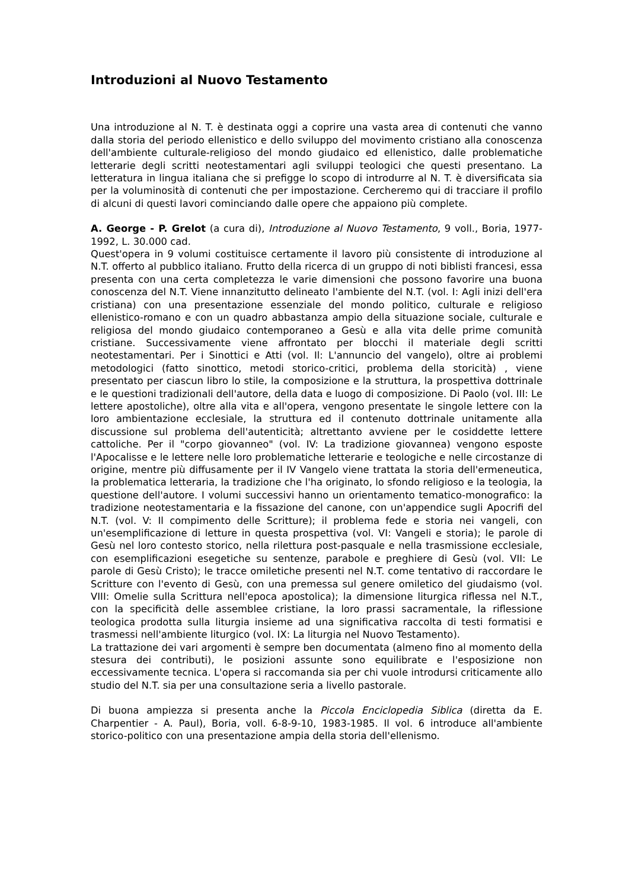Introduzioni al Nuovo Testamento
Una introduzione al N. T. è destinata oggi a coprire una vasta area di contenuti che vanno dalla storia del periodo ellenistico e dello sviluppo del movimento cristiano alla conoscenza dell'ambiente culturale-religioso del mondo giudaico ed ellenistico, dalle problematiche letterarie degli scritti neotestamentari agli sviluppi teologici che questi presentano. La letteratura in lingua italiana che si prefigge lo scopo di introdurre al N. T. è diversificata sia per la voluminosità di contenuti che per impostazione. Cercheremo qui di tracciare il profilo di alcuni di questi lavori cominciando dalle opere che appaiono più complete.
A. George - P. Grelot (a cura di), Introduzione al Nuovo Testamento, 9 voll., Boria, 1977-1992, L. 30.000 cad.
Quest'opera in 9 volumi costituisce certamente il lavoro più consistente di introduzione al N.T. offerto al pubblico italiano. Frutto della ricerca di un gruppo di noti biblisti francesi, essa presenta con una certa completezza le varie dimensioni che possono favorire una buona conoscenza del N.T. Viene innanzitutto delineato l'ambiente del N.T. (vol. I: Agli inizi dell'era cristiana) con una presentazione essenziale del mondo politico, culturale e religioso ellenistico-romano e con un quadro abbastanza ampio della situazione sociale, culturale e religiosa del mondo giudaico contemporaneo a Gesù e alla vita delle prime comunità cristiane. Successivamente viene affrontato per blocchi il materiale degli scritti neotestamentari. Per i Sinottici e Atti (vol. Il: L'annuncio del vangelo), oltre ai problemi metodologici (fatto sinottico, metodi storico-critici, problema della storicità) , viene presentato per ciascun libro lo stile, la composizione e la struttura, la prospettiva dottrinale e le questioni tradizionali dell'autore, della data e luogo di composizione. Di Paolo (vol. III: Le lettere apostoliche), oltre alla vita e all'opera, vengono presentate le singole lettere con la loro ambientazione ecclesiale, la struttura ed il contenuto dottrinale unitamente alla discussione sul problema dell'autenticità; altrettanto avviene per le cosiddette lettere cattoliche. Per il "corpo giovanneo" (vol. IV: La tradizione giovannea) vengono esposte l'Apocalisse e le lettere nelle loro problematiche letterarie e teologiche e nelle circostanze di origine, mentre più diffusamente per il IV Vangelo viene trattata la storia dell'ermeneutica, la problematica letteraria, la tradizione che l'ha originato, lo sfondo religioso e la teologia, la questione dell'autore. I volumi successivi hanno un orientamento tematico-monografico: la tradizione neotestamentaria e la fissazione del canone, con un'appendice sugli Apocrifi del N.T. (vol. V: Il compimento delle Scritture); il problema fede e storia nei vangeli, con un'esemplificazione di letture in questa prospettiva (vol. VI: Vangeli e storia); le parole di Gesù nel loro contesto storico, nella rilettura post-pasquale e nella trasmissione ecclesiale, con esemplificazioni esegetiche su sentenze, parabole e preghiere di Gesù (vol. VII: Le parole di Gesù Cristo); le tracce omiletiche presenti nel N.T. come tentativo di raccordare le Scritture con l'evento di Gesù, con una premessa sul genere omiletico del giudaismo (vol. VIII: Omelie sulla Scrittura nell'epoca apostolica); la dimensione liturgica riflessa nel N.T., con la specificità delle assemblee cristiane, la loro prassi sacramentale, la riflessione teologica prodotta sulla liturgia insieme ad una significativa raccolta di testi formatisi e trasmessi nell'ambiente liturgico (vol. IX: La liturgia nel Nuovo Testamento).
La trattazione dei vari argomenti è sempre ben documentata (almeno fino al momento della stesura dei contributi), le posizioni assunte sono equilibrate e l'esposizione non eccessivamente tecnica. L'opera si raccomanda sia per chi vuole introdursi criticamente allo studio del N.T. sia per una consultazione seria a livello pastorale.
Di buona ampiezza si presenta anche la Piccola Enciclopedia Siblica (diretta da E. Charpentier - A. Paul), Boria, voll. 6-8-9-10, 1983-1985. Il vol. 6 introduce all'ambiente storico-politico con una presentazione ampia della storia dell'ellenismo.